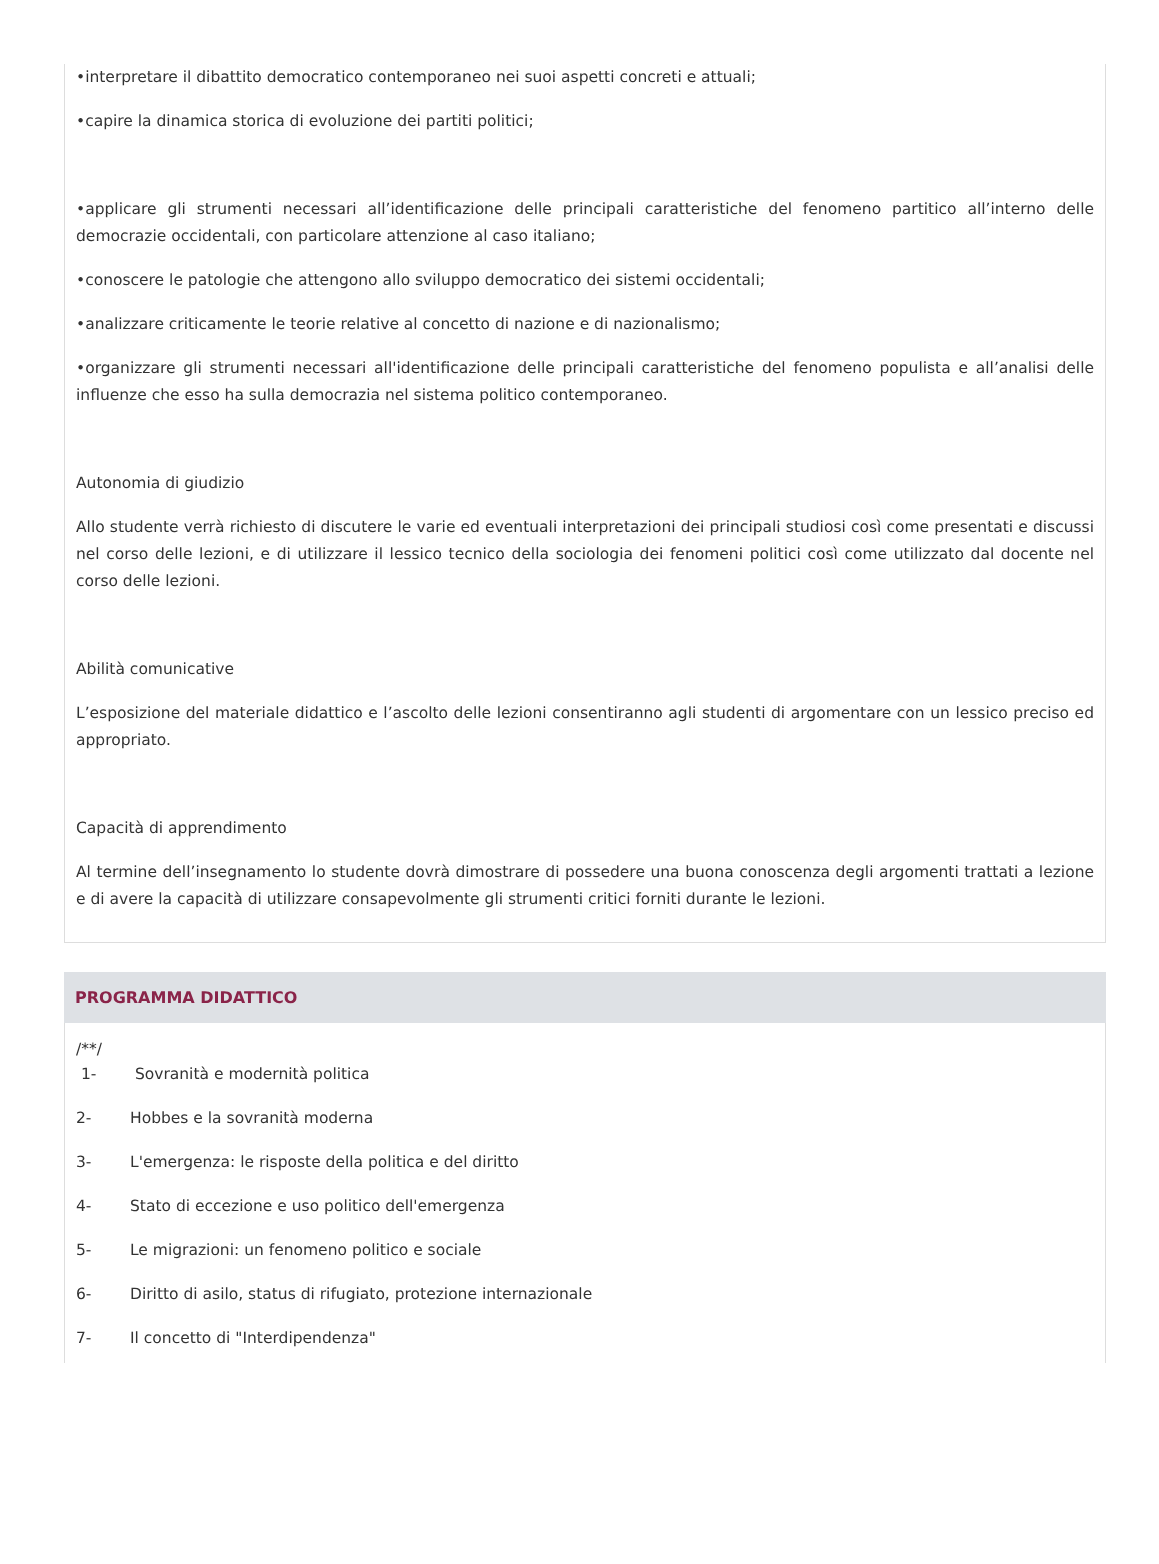•interpretare il dibattito democratico contemporaneo nei suoi aspetti concreti e attuali;
•capire la dinamica storica di evoluzione dei partiti politici;
•applicare gli strumenti necessari all’identificazione delle principali caratteristiche del fenomeno partitico all’interno delle democrazie occidentali, con particolare attenzione al caso italiano;
•conoscere le patologie che attengono allo sviluppo democratico dei sistemi occidentali;
•analizzare criticamente le teorie relative al concetto di nazione e di nazionalismo;
•organizzare gli strumenti necessari all'identificazione delle principali caratteristiche del fenomeno populista e all’analisi delle influenze che esso ha sulla democrazia nel sistema politico contemporaneo.
Autonomia di giudizio
Allo studente verrà richiesto di discutere le varie ed eventuali interpretazioni dei principali studiosi così come presentati e discussi nel corso delle lezioni, e di utilizzare il lessico tecnico della sociologia dei fenomeni politici così come utilizzato dal docente nel corso delle lezioni.
Abilità comunicative
L’esposizione del materiale didattico e l’ascolto delle lezioni consentiranno agli studenti di argomentare con un lessico preciso ed appropriato.
Capacità di apprendimento
Al termine dell’insegnamento lo studente dovrà dimostrare di possedere una buona conoscenza degli argomenti trattati a lezione e di avere la capacità di utilizzare consapevolmente gli strumenti critici forniti durante le lezioni.
PROGRAMMA DIDATTICO
/**/
1- Sovranità e modernità politica
2- Hobbes e la sovranità moderna
3- L'emergenza: le risposte della politica e del diritto
4- Stato di eccezione e uso politico dell'emergenza
5- Le migrazioni: un fenomeno politico e sociale
6- Diritto di asilo, status di rifugiato, protezione internazionale
7- Il concetto di "Interdipendenza"